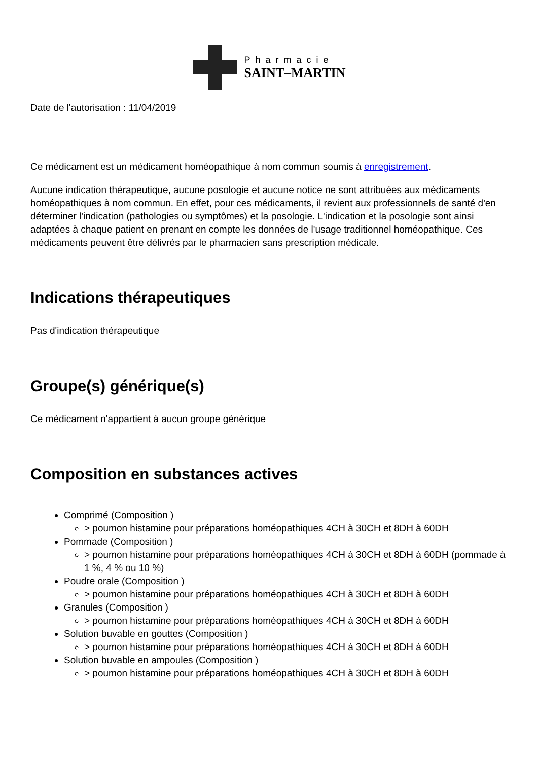Pharmacie
SAINT–MARTIN
Date de l'autorisation : 11/04/2019
Ce médicament est un médicament homéopathique à nom commun soumis à enregistrement.
Aucune indication thérapeutique, aucune posologie et aucune notice ne sont attribuées aux médicaments homéopathiques à nom commun. En effet, pour ces médicaments, il revient aux professionnels de santé d'en déterminer l'indication (pathologies ou symptômes) et la posologie. L'indication et la posologie sont ainsi adaptées à chaque patient en prenant en compte les données de l'usage traditionnel homéopathique. Ces médicaments peuvent être délivrés par le pharmacien sans prescription médicale.
Indications thérapeutiques
Pas d'indication thérapeutique
Groupe(s) générique(s)
Ce médicament n'appartient à aucun groupe générique
Composition en substances actives
Comprimé (Composition )
> poumon histamine pour préparations homéopathiques 4CH à 30CH et 8DH à 60DH
Pommade (Composition )
> poumon histamine pour préparations homéopathiques 4CH à 30CH et 8DH à 60DH (pommade à 1 %, 4 % ou 10 %)
Poudre orale (Composition )
> poumon histamine pour préparations homéopathiques 4CH à 30CH et 8DH à 60DH
Granules (Composition )
> poumon histamine pour préparations homéopathiques 4CH à 30CH et 8DH à 60DH
Solution buvable en gouttes (Composition )
> poumon histamine pour préparations homéopathiques 4CH à 30CH et 8DH à 60DH
Solution buvable en ampoules (Composition )
> poumon histamine pour préparations homéopathiques 4CH à 30CH et 8DH à 60DH